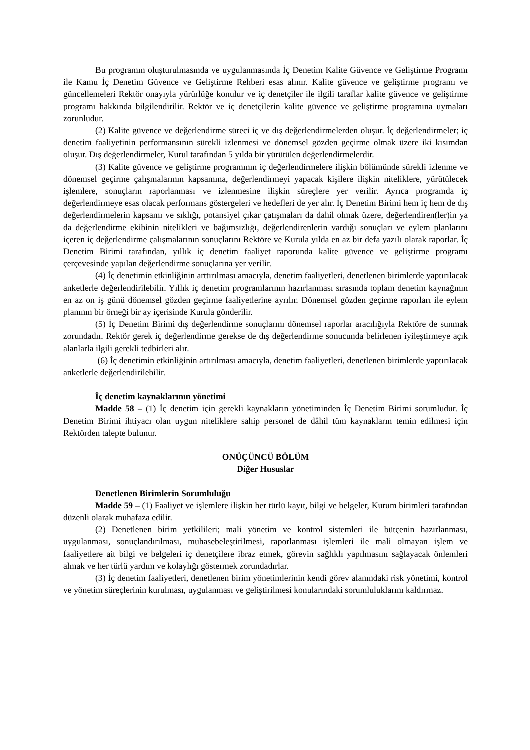Bu programın oluşturulmasında ve uygulanmasında İç Denetim Kalite Güvence ve Geliştirme Programı ile Kamu İç Denetim Güvence ve Geliştirme Rehberi esas alınır. Kalite güvence ve geliştirme programı ve güncellemeleri Rektör onayıyla yürürlüğe konulur ve iç denetçiler ile ilgili taraflar kalite güvence ve geliştirme programı hakkında bilgilendirilir. Rektör ve iç denetçilerin kalite güvence ve geliştirme programına uymaları zorunludur.
(2) Kalite güvence ve değerlendirme süreci iç ve dış değerlendirmelerden oluşur. İç değerlendirmeler; iç denetim faaliyetinin performansının sürekli izlenmesi ve dönemsel gözden geçirme olmak üzere iki kısımdan oluşur. Dış değerlendirmeler, Kurul tarafından 5 yılda bir yürütülen değerlendirmelerdir.
(3) Kalite güvence ve geliştirme programının iç değerlendirmelere ilişkin bölümünde sürekli izlenme ve dönemsel geçirme çalışmalarının kapsamına, değerlendirmeyi yapacak kişilere ilişkin niteliklere, yürütülecek işlemlere, sonuçların raporlanması ve izlenmesine ilişkin süreçlere yer verilir. Ayrıca programda iç değerlendirmeye esas olacak performans göstergeleri ve hedefleri de yer alır. İç Denetim Birimi hem iç hem de dış değerlendirmelerin kapsamı ve sıklığı, potansiyel çıkar çatışmaları da dahil olmak üzere, değerlendiren(ler)in ya da değerlendirme ekibinin nitelikleri ve bağımsızlığı, değerlendirenlerin vardığı sonuçları ve eylem planlarını içeren iç değerlendirme çalışmalarının sonuçlarını Rektöre ve Kurula yılda en az bir defa yazılı olarak raporlar. İç Denetim Birimi tarafından, yıllık iç denetim faaliyet raporunda kalite güvence ve geliştirme programı çerçevesinde yapılan değerlendirme sonuçlarına yer verilir.
(4) İç denetimin etkinliğinin arttırılması amacıyla, denetim faaliyetleri, denetlenen birimlerde yaptırılacak anketlerle değerlendirilebilir. Yıllık iç denetim programlarının hazırlanması sırasında toplam denetim kaynağının en az on iş günü dönemsel gözden geçirme faaliyetlerine ayrılır. Dönemsel gözden geçirme raporları ile eylem planının bir örneği bir ay içerisinde Kurula gönderilir.
(5) İç Denetim Birimi dış değerlendirme sonuçlarını dönemsel raporlar aracılığıyla Rektöre de sunmak zorundadır. Rektör gerek iç değerlendirme gerekse de dış değerlendirme sonucunda belirlenen iyileştirmeye açık alanlarla ilgili gerekli tedbirleri alır.
(6) İç denetimin etkinliğinin artırılması amacıyla, denetim faaliyetleri, denetlenen birimlerde yaptırılacak anketlerle değerlendirilebilir.
İç denetim kaynaklarının yönetimi
Madde 58 – (1) İç denetim için gerekli kaynakların yönetiminden İç Denetim Birimi sorumludur. İç Denetim Birimi ihtiyacı olan uygun niteliklere sahip personel de dâhil tüm kaynakların temin edilmesi için Rektörden talepte bulunur.
ONÜÇÜNCÜ BÖLÜM
Diğer Hususlar
Denetlenen Birimlerin Sorumluluğu
Madde 59 – (1) Faaliyet ve işlemlere ilişkin her türlü kayıt, bilgi ve belgeler, Kurum birimleri tarafından düzenli olarak muhafaza edilir.
(2) Denetlenen birim yetkilileri; mali yönetim ve kontrol sistemleri ile bütçenin hazırlanması, uygulanması, sonuçlandırılması, muhasebeleştirilmesi, raporlanması işlemleri ile mali olmayan işlem ve faaliyetlere ait bilgi ve belgeleri iç denetçilere ibraz etmek, görevin sağlıklı yapılmasını sağlayacak önlemleri almak ve her türlü yardım ve kolaylığı göstermek zorundadırlar.
(3) İç denetim faaliyetleri, denetlenen birim yönetimlerinin kendi görev alanındaki risk yönetimi, kontrol ve yönetim süreçlerinin kurulması, uygulanması ve geliştirilmesi konularındaki sorumluluklarını kaldırmaz.